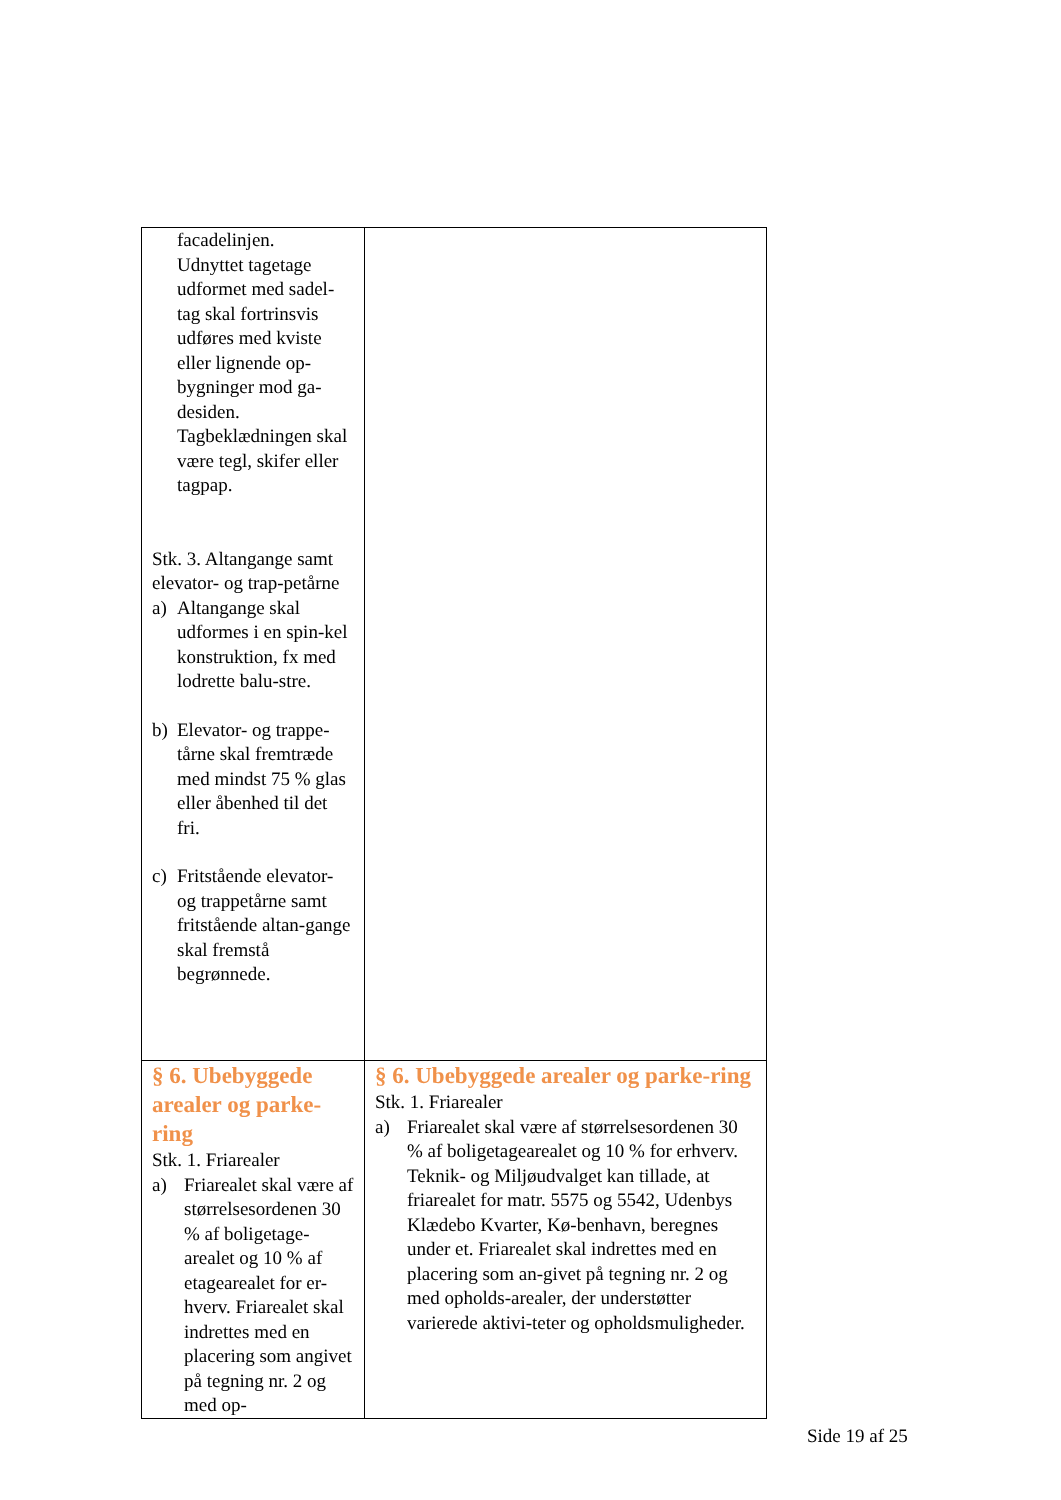| facadelinjen. Udnyttet tagetage udformet med sadel-tag skal fortrinsvis udføres med kviste eller lignende op-bygninger mod ga-desiden. Tagbeklædningen skal være tegl, skifer eller tagpap. Stk. 3. Altangange samt elevator- og trap-petårne a) Altangange skal udformes i en spin-kel konstruktion, fx med lodrette balu-stre. b) Elevator- og trappe-tårne skal fremtræde med mindst 75 % glas eller åbenhed til det fri. c) Fritstående elevator- og trappetårne samt fritstående altan-gange skal fremstå begrønnede. | |
| § 6. Ubebyggede arealer og parke-ring Stk. 1. Friarealer a) Friarealet skal være af størrelsesordenen 30 % af boligetage-arealet og 10 % af etagearealet for er-hverv. Friarealet skal indrettes med en placering som angivet på tegning nr. 2 og med op- | § 6. Ubebyggede arealer og parke-ring Stk. 1. Friarealer a) Friarealet skal være af størrelsesordenen 30 % af boligetagearealet og 10 % for erhverv. Teknik- og Miljøudvalget kan tillade, at friarealet for matr. 5575 og 5542, Udenbys Klædebo Kvarter, Kø-benhavn, beregnes under et. Friarealet skal indrettes med en placering som an-givet på tegning nr. 2 og med opholds-arealer, der understøtter varierede aktivi-teter og opholdsmuligheder. |
Side 19 af 25